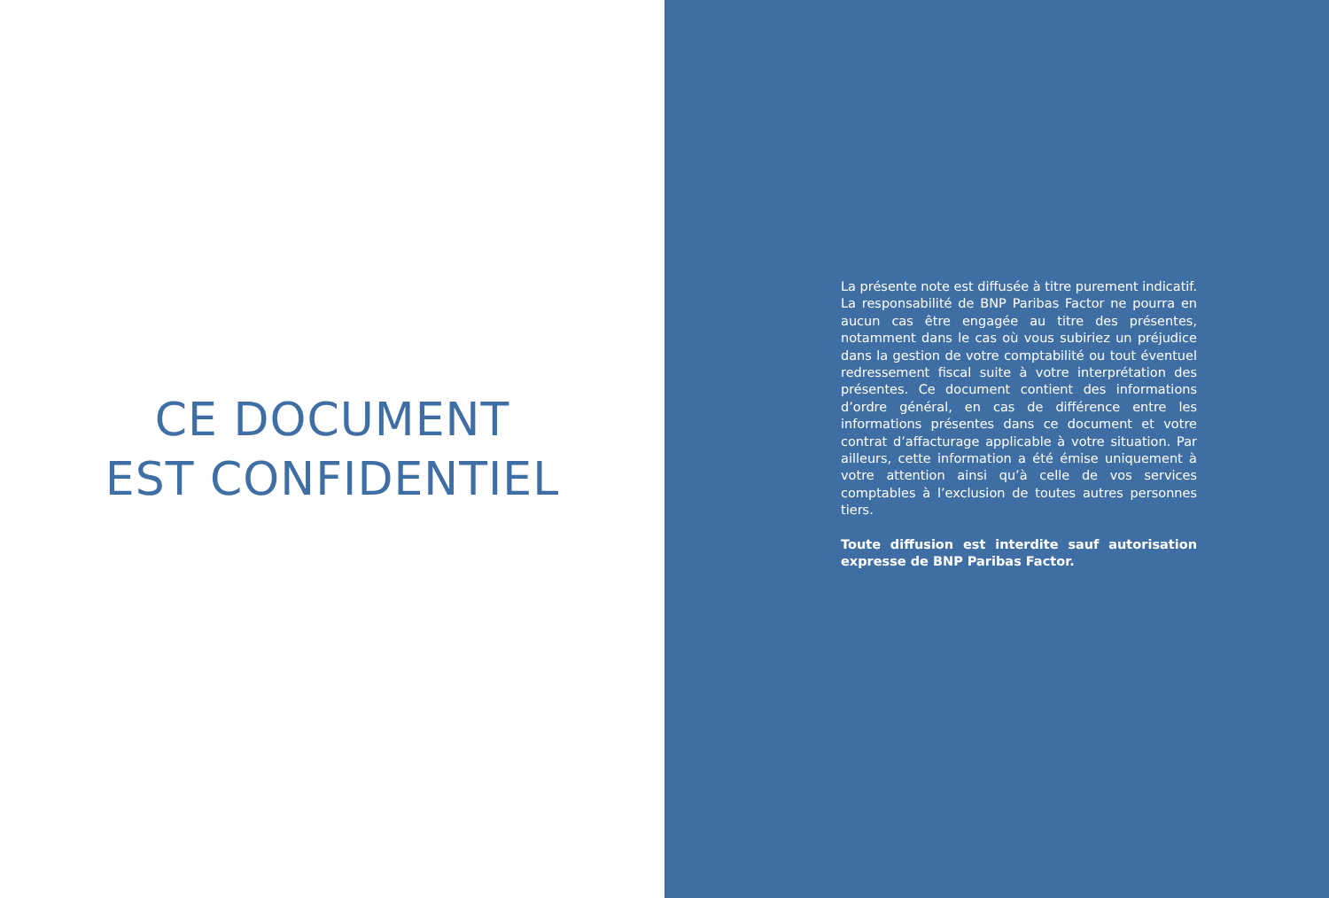CE DOCUMENT
EST CONFIDENTIEL
La présente note est diffusée à titre purement indicatif. La responsabilité de BNP Paribas Factor ne pourra en aucun cas être engagée au titre des présentes, notamment dans le cas où vous subiriez un préjudice dans la gestion de votre comptabilité ou tout éventuel redressement fiscal suite à votre interprétation des présentes. Ce document contient des informations d’ordre général, en cas de différence entre les informations présentes dans ce document et votre contrat d’affacturage applicable à votre situation. Par ailleurs, cette information a été émise uniquement à votre attention ainsi qu’à celle de vos services comptables à l’exclusion de toutes autres personnes tiers.
Toute diffusion est interdite sauf autorisation expresse de BNP Paribas Factor.